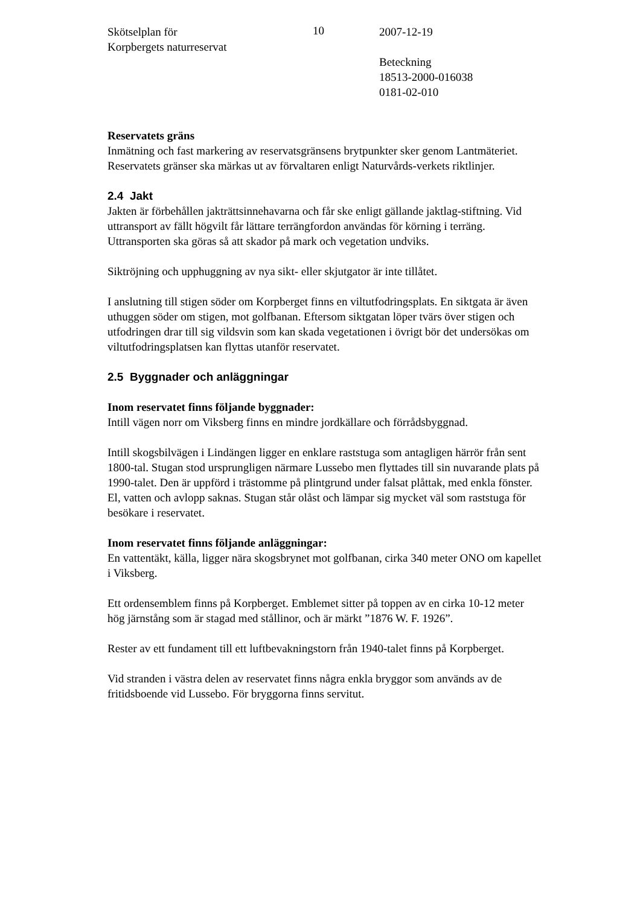Skötselplan för
Korpbergets naturreservat
10 2007-12-19
Beteckning
18513-2000-016038
0181-02-010
Reservatets gräns
Inmätning och fast markering av reservatsgränsens brytpunkter sker genom Lantmäteriet. Reservatets gränser ska märkas ut av förvaltaren enligt Naturvårds-verkets riktlinjer.
2.4 Jakt
Jakten är förbehållen jakträttsinnehavarna och får ske enligt gällande jaktlag-stiftning. Vid uttransport av fällt högvilt får lättare terrängfordon användas för körning i terräng. Uttransporten ska göras så att skador på mark och vegetation undviks.
Siktröjning och upphuggning av nya sikt- eller skjutgator är inte tillåtet.
I anslutning till stigen söder om Korpberget finns en viltutfodringsplats. En siktgata är även uthuggen söder om stigen, mot golfbanan. Eftersom siktgatan löper tvärs över stigen och utfodringen drar till sig vildsvin som kan skada vegetationen i övrigt bör det undersökas om viltutfodringsplatsen kan flyttas utanför reservatet.
2.5 Byggnader och anläggningar
Inom reservatet finns följande byggnader:
Intill vägen norr om Viksberg finns en mindre jordkällare och förrådsbyggnad.
Intill skogsbilvägen i Lindängen ligger en enklare raststuga som antagligen härrör från sent 1800-tal. Stugan stod ursprungligen närmare Lussebo men flyttades till sin nuvarande plats på 1990-talet. Den är uppförd i trästomme på plintgrund under falsat plåttak, med enkla fönster. El, vatten och avlopp saknas. Stugan står olåst och lämpar sig mycket väl som raststuga för besökare i reservatet.
Inom reservatet finns följande anläggningar:
En vattentäkt, källa, ligger nära skogsbrynet mot golfbanan, cirka 340 meter ONO om kapellet i Viksberg.
Ett ordensemblem finns på Korpberget. Emblemet sitter på toppen av en cirka 10-12 meter hög järnstång som är stagad med stållinor, och är märkt ”1876 W. F. 1926”.
Rester av ett fundament till ett luftbevakningstorn från 1940-talet finns på Korpberget.
Vid stranden i västra delen av reservatet finns några enkla bryggor som används av de fritidsboende vid Lussebo. För bryggorna finns servitut.